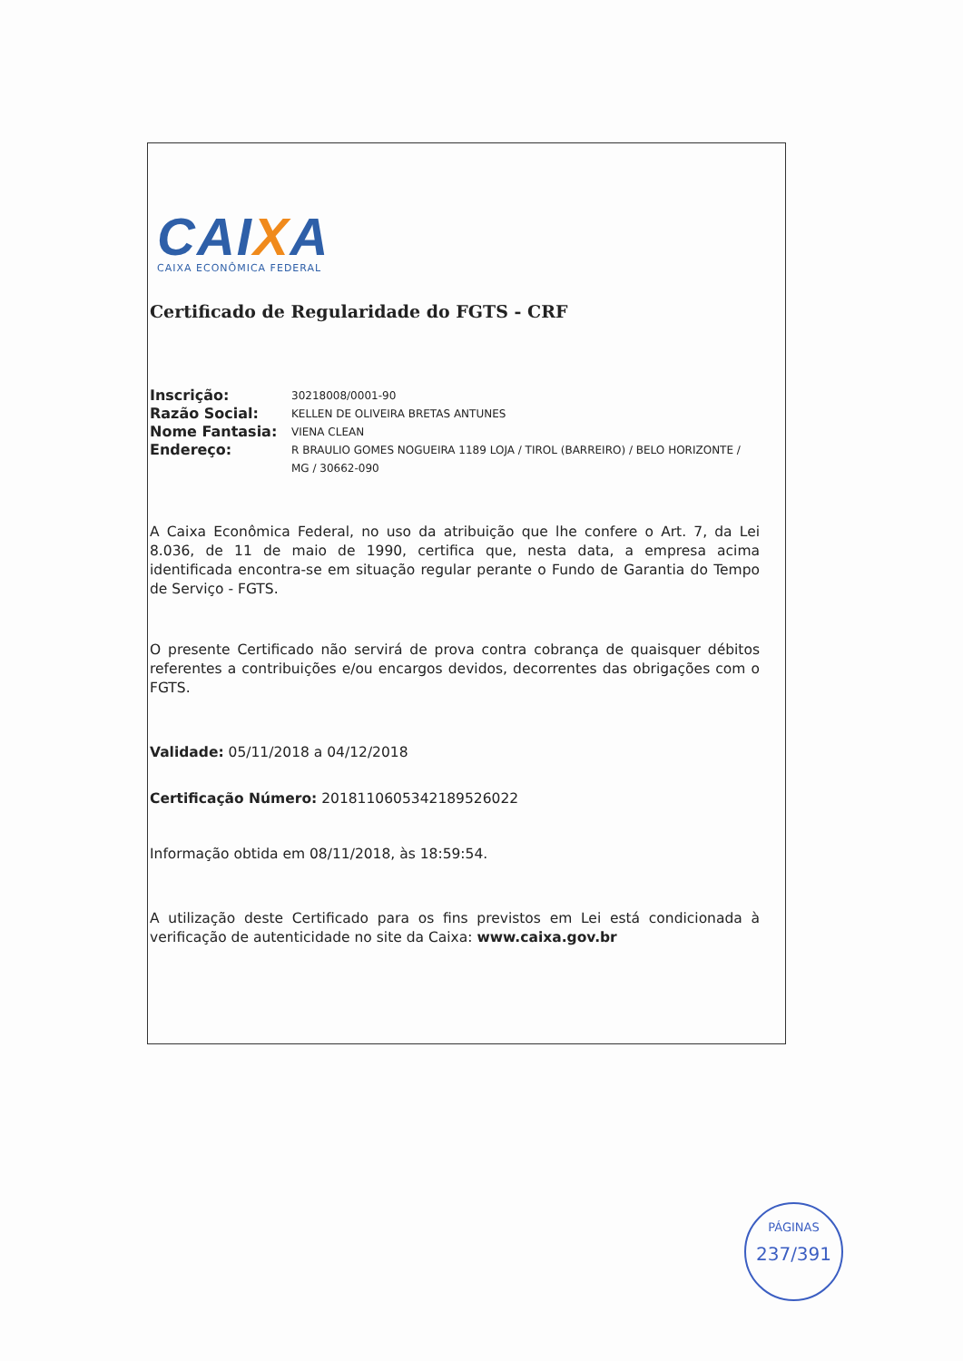CAIXA
CAIXA ECONÔMICA FEDERAL
Certificado de Regularidade do FGTS - CRF
Inscrição: 30218008/0001-90
Razão Social: KELLEN DE OLIVEIRA BRETAS ANTUNES
Nome Fantasia: VIENA CLEAN
Endereço: R BRAULIO GOMES NOGUEIRA 1189 LOJA / TIROL (BARREIRO) / BELO HORIZONTE / MG / 30662-090
A Caixa Econômica Federal, no uso da atribuição que lhe confere o Art. 7, da Lei 8.036, de 11 de maio de 1990, certifica que, nesta data, a empresa acima identificada encontra-se em situação regular perante o Fundo de Garantia do Tempo de Serviço - FGTS.
O presente Certificado não servirá de prova contra cobrança de quaisquer débitos referentes a contribuições e/ou encargos devidos, decorrentes das obrigações com o FGTS.
Validade: 05/11/2018 a 04/12/2018
Certificação Número: 2018110605342189526022
Informação obtida em 08/11/2018, às 18:59:54.
A utilização deste Certificado para os fins previstos em Lei está condicionada à verificação de autenticidade no site da Caixa: www.caixa.gov.br
PÁGINAS
237/391